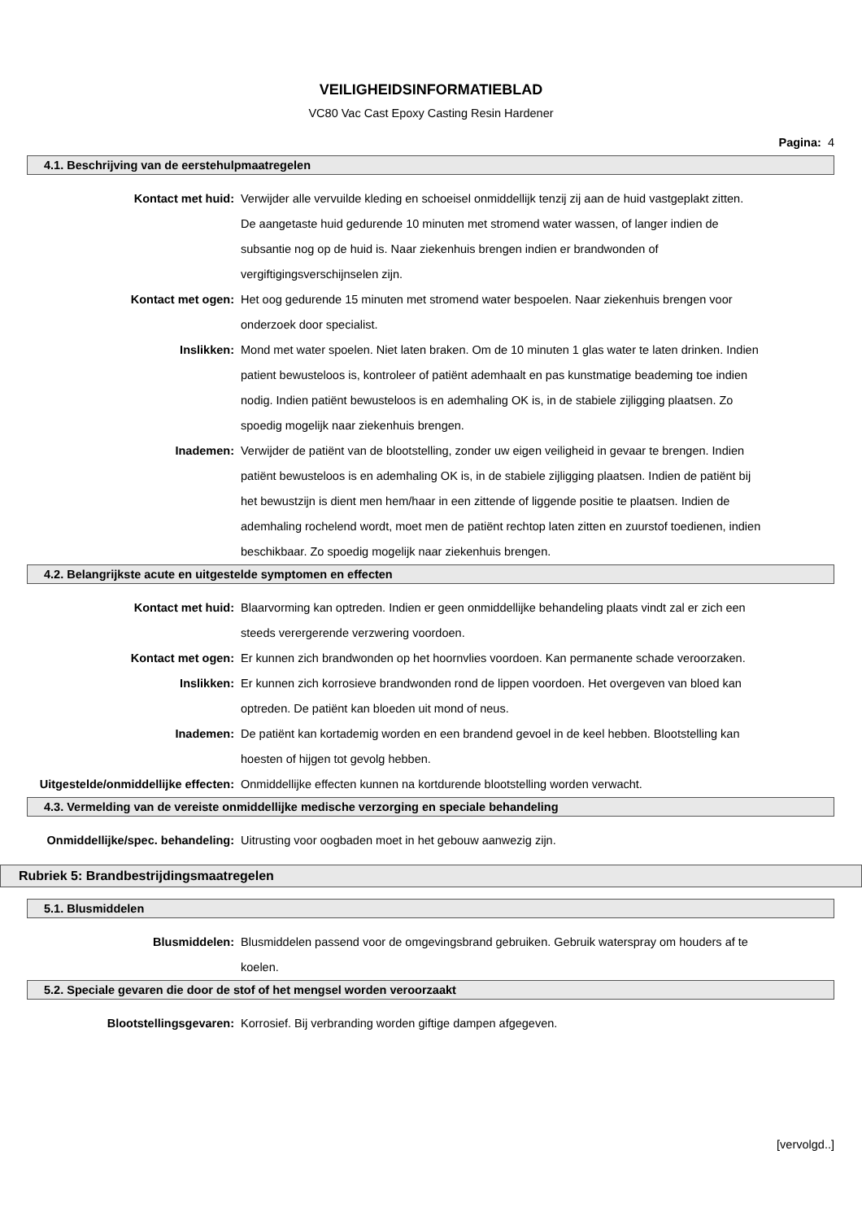VEILIGHEIDSINFORMATIEBLAD
VC80 Vac Cast Epoxy Casting Resin Hardener
Pagina: 4
4.1. Beschrijving van de eerstehulpmaatregelen
Kontact met huid: Verwijder alle vervuilde kleding en schoeisel onmiddellijk tenzij zij aan de huid vastgeplakt zitten. De aangetaste huid gedurende 10 minuten met stromend water wassen, of langer indien de subsantie nog op de huid is. Naar ziekenhuis brengen indien er brandwonden of vergiftigingsverschijnselen zijn.
Kontact met ogen: Het oog gedurende 15 minuten met stromend water bespoelen. Naar ziekenhuis brengen voor onderzoek door specialist.
Inslikken: Mond met water spoelen. Niet laten braken. Om de 10 minuten 1 glas water te laten drinken. Indien patient bewusteloos is, kontroleer of patiënt ademhaalt en pas kunstmatige beademing toe indien nodig. Indien patiënt bewusteloos is en ademhaling OK is, in de stabiele zijligging plaatsen. Zo spoedig mogelijk naar ziekenhuis brengen.
Inademen: Verwijder de patiënt van de blootstelling, zonder uw eigen veiligheid in gevaar te brengen. Indien patiënt bewusteloos is en ademhaling OK is, in de stabiele zijligging plaatsen. Indien de patiënt bij het bewustzijn is dient men hem/haar in een zittende of liggende positie te plaatsen. Indien de ademhaling rochelend wordt, moet men de patiënt rechtop laten zitten en zuurstof toedienen, indien beschikbaar. Zo spoedig mogelijk naar ziekenhuis brengen.
4.2. Belangrijkste acute en uitgestelde symptomen en effecten
Kontact met huid: Blaarvorming kan optreden. Indien er geen onmiddellijke behandeling plaats vindt zal er zich een steeds verergerende verzwering voordoen.
Kontact met ogen: Er kunnen zich brandwonden op het hoornvlies voordoen. Kan permanente schade veroorzaken.
Inslikken: Er kunnen zich korrosieve brandwonden rond de lippen voordoen. Het overgeven van bloed kan optreden. De patiënt kan bloeden uit mond of neus.
Inademen: De patiënt kan kortademig worden en een brandend gevoel in de keel hebben. Blootstelling kan hoesten of hijgen tot gevolg hebben.
Uitgestelde/onmiddellijke effecten:
Onmiddellijke effecten kunnen na kortdurende blootstelling worden verwacht.
4.3. Vermelding van de vereiste onmiddellijke medische verzorging en speciale behandeling
Onmiddellijke/spec. behandeling: Uitrusting voor oogbaden moet in het gebouw aanwezig zijn.
Rubriek 5: Brandbestrijdingsmaatregelen
5.1. Blusmiddelen
Blusmiddelen: Blusmiddelen passend voor de omgevingsbrand gebruiken. Gebruik waterspray om houders af te koelen.
5.2. Speciale gevaren die door de stof of het mengsel worden veroorzaakt
Blootstellingsgevaren: Korrosief. Bij verbranding worden giftige dampen afgegeven.
[vervolgd..]